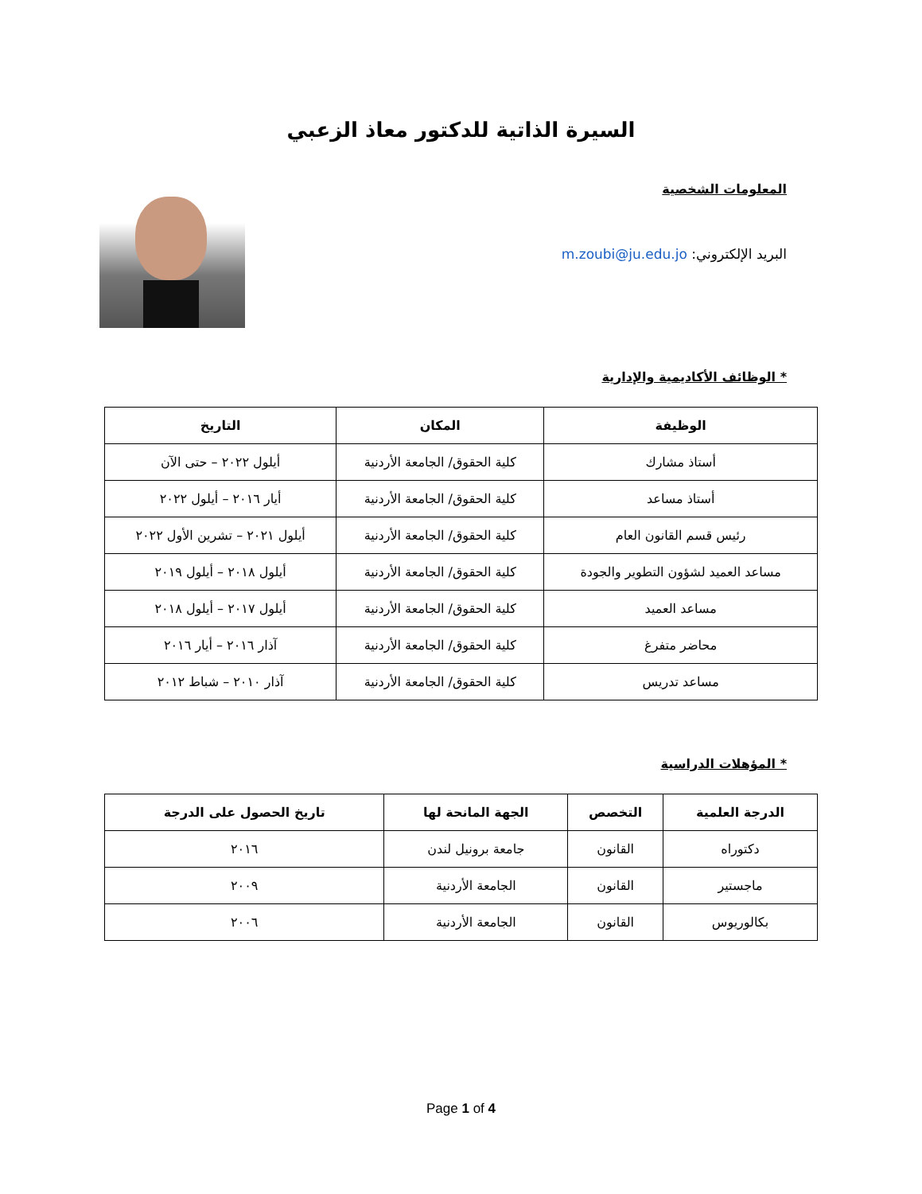السيرة الذاتية للدكتور معاذ الزعبي
المعلومات الشخصية
البريد الإلكتروني: m.zoubi@ju.edu.jo
* الوظائف الأكاديمية والإدارية
| الوظيفة | المكان | التاريخ |
| --- | --- | --- |
| أستاذ مشارك | كلية الحقوق/ الجامعة الأردنية | أيلول ٢٠٢٢ – حتى الآن |
| أستاذ مساعد | كلية الحقوق/ الجامعة الأردنية | أيار ٢٠١٦ – أيلول ٢٠٢٢ |
| رئيس قسم القانون العام | كلية الحقوق/ الجامعة الأردنية | أيلول ٢٠٢١ – تشرين الأول ٢٠٢٢ |
| مساعد العميد لشؤون التطوير والجودة | كلية الحقوق/ الجامعة الأردنية | أيلول ٢٠١٨ – أيلول ٢٠١٩ |
| مساعد العميد | كلية الحقوق/ الجامعة الأردنية | أيلول ٢٠١٧ – أيلول ٢٠١٨ |
| محاضر متفرغ | كلية الحقوق/ الجامعة الأردنية | آذار ٢٠١٦ – أيار ٢٠١٦ |
| مساعد تدريس | كلية الحقوق/ الجامعة الأردنية | آذار ٢٠١٠ – شباط ٢٠١٢ |
* المؤهلات الدراسية
| الدرجة العلمية | التخصص | الجهة المانحة لها | تاريخ الحصول على الدرجة |
| --- | --- | --- | --- |
| دكتوراه | القانون | جامعة برونيل لندن | ٢٠١٦ |
| ماجستير | القانون | الجامعة الأردنية | ٢٠٠٩ |
| بكالوريوس | القانون | الجامعة الأردنية | ٢٠٠٦ |
Page 1 of 4